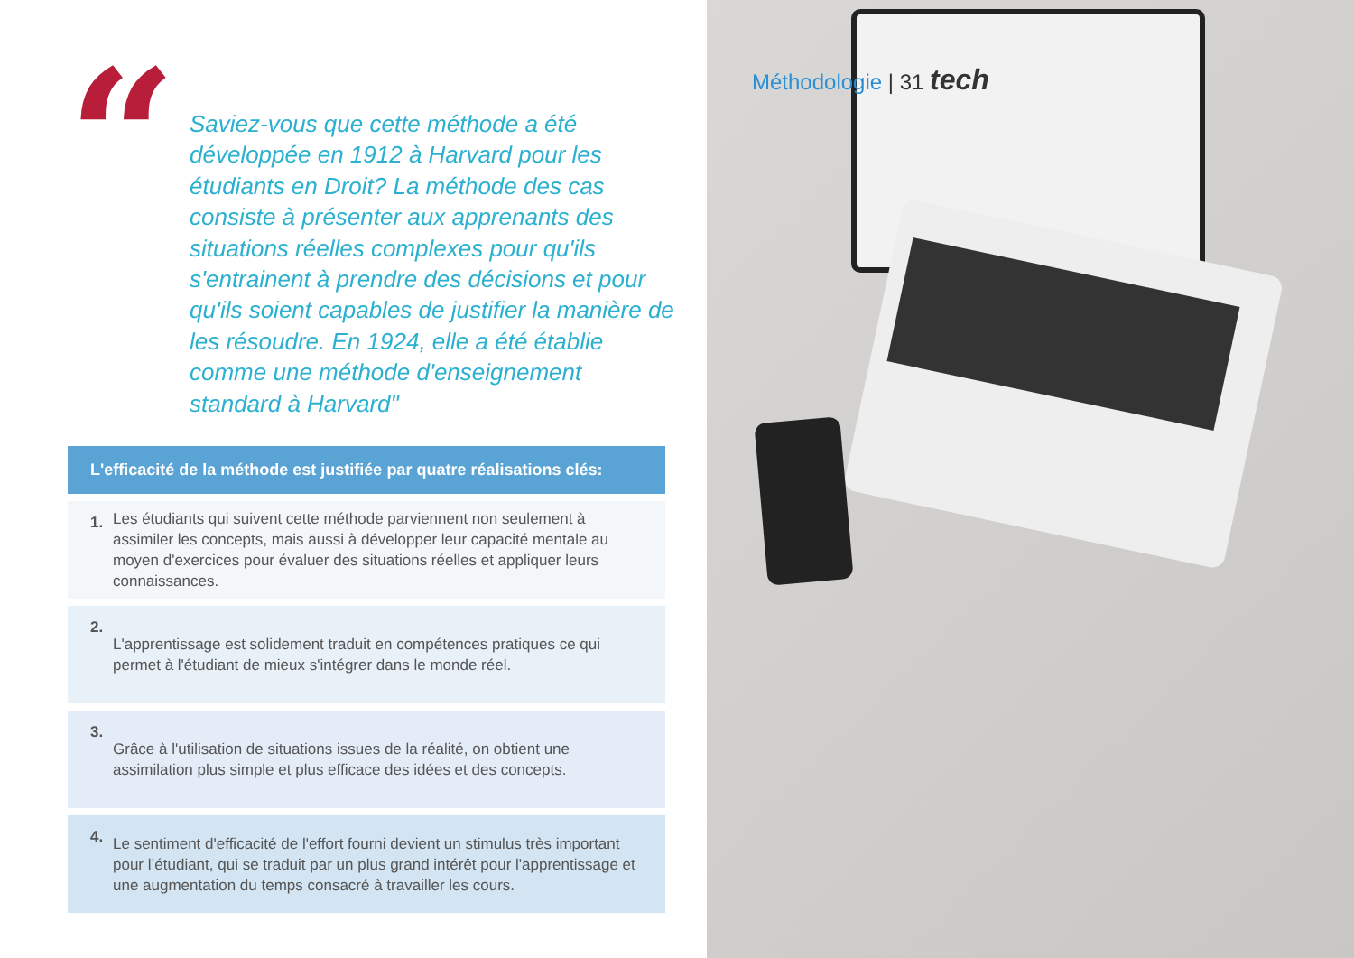“
Saviez-vous que cette méthode a été développée en 1912 à Harvard pour les étudiants en Droit? La méthode des cas consiste à présenter aux apprenants des situations réelles complexes pour qu'ils s'entrainent à prendre des décisions et pour qu'ils soient capables de justifier la manière de les résoudre. En 1924, elle a été établie comme une méthode d'enseignement standard à Harvard"
L'efficacité de la méthode est justifiée par quatre réalisations clés:
1. Les étudiants qui suivent cette méthode parviennent non seulement à assimiler les concepts, mais aussi à développer leur capacité mentale au moyen d'exercices pour évaluer des situations réelles et appliquer leurs connaissances.
2. L'apprentissage est solidement traduit en compétences pratiques ce qui permet à l'étudiant de mieux s'intégrer dans le monde réel.
3. Grâce à l'utilisation de situations issues de la réalité, on obtient une assimilation plus simple et plus efficace des idées et des concepts.
4. Le sentiment d'efficacité de l'effort fourni devient un stimulus très important pour l’étudiant, qui se traduit par un plus grand intérêt pour l'apprentissage et une augmentation du temps consacré à travailler les cours.
Méthodologie | 31 tech